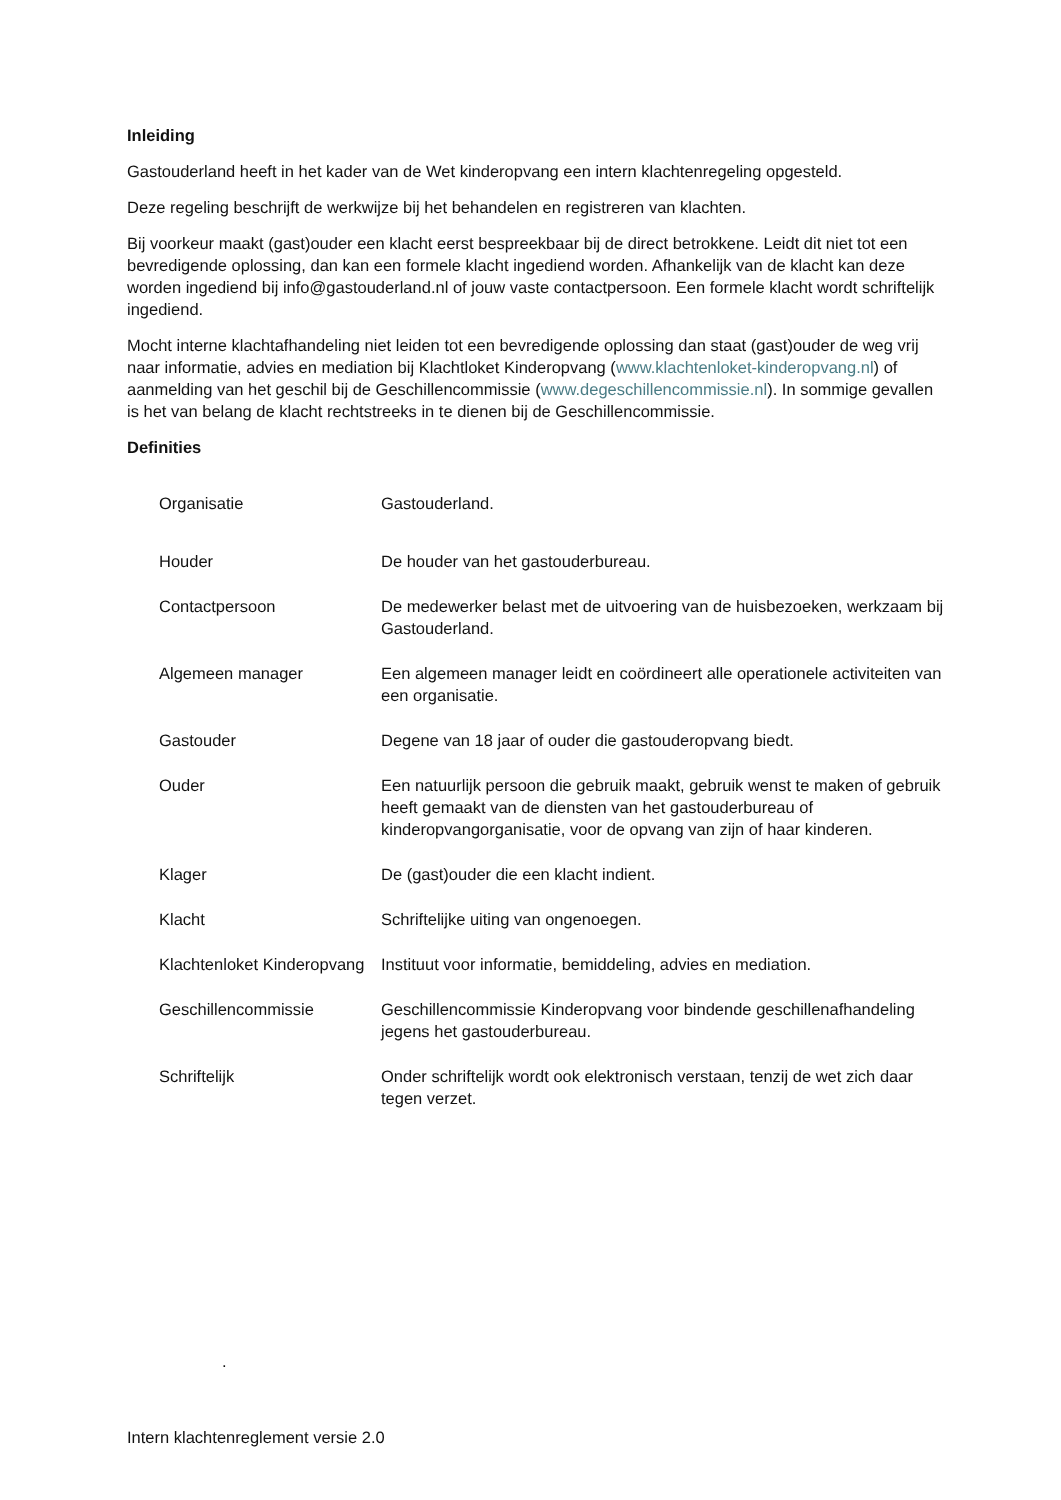Inleiding
Gastouderland heeft in het kader van de Wet kinderopvang een intern klachtenregeling opgesteld.
Deze regeling beschrijft de werkwijze bij het behandelen en registreren van klachten.
Bij voorkeur maakt (gast)ouder een klacht eerst bespreekbaar bij de direct betrokkene. Leidt dit niet tot een bevredigende oplossing, dan kan een formele klacht ingediend worden. Afhankelijk van de klacht kan deze worden ingediend bij info@gastouderland.nl of jouw vaste contactpersoon. Een formele klacht wordt schriftelijk ingediend.
Mocht interne klachtafhandeling niet leiden tot een bevredigende oplossing dan staat (gast)ouder de weg vrij naar informatie, advies en mediation bij Klachtloket Kinderopvang (www.klachtenloket-kinderopvang.nl) of aanmelding van het geschil bij de Geschillencommissie (www.degeschillencommissie.nl). In sommige gevallen is het van belang de klacht rechtstreeks in te dienen bij de Geschillencommissie.
Definities
| Organisatie | Gastouderland. |
| Houder | De houder van het gastouderbureau. |
| Contactpersoon | De medewerker belast met de uitvoering van de huisbezoeken, werkzaam bij Gastouderland. |
| Algemeen manager | Een algemeen manager leidt en coördineert alle operationele activiteiten van een organisatie. |
| Gastouder | Degene van 18 jaar of ouder die gastouderopvang biedt. |
| Ouder | Een natuurlijk persoon die gebruik maakt, gebruik wenst te maken of gebruik heeft gemaakt van de diensten van het gastouderbureau of kinderopvangorganisatie, voor de opvang van zijn of haar kinderen. |
| Klager | De (gast)ouder die een klacht indient. |
| Klacht | Schriftelijke uiting van ongenoegen. |
| Klachtenloket Kinderopvang | Instituut voor informatie, bemiddeling, advies en mediation. |
| Geschillencommissie | Geschillencommissie Kinderopvang voor bindende geschillenafhandeling jegens het gastouderbureau. |
| Schriftelijk | Onder schriftelijk wordt ook elektronisch verstaan, tenzij de wet zich daar tegen verzet. |
.
Intern klachtenreglement versie 2.0